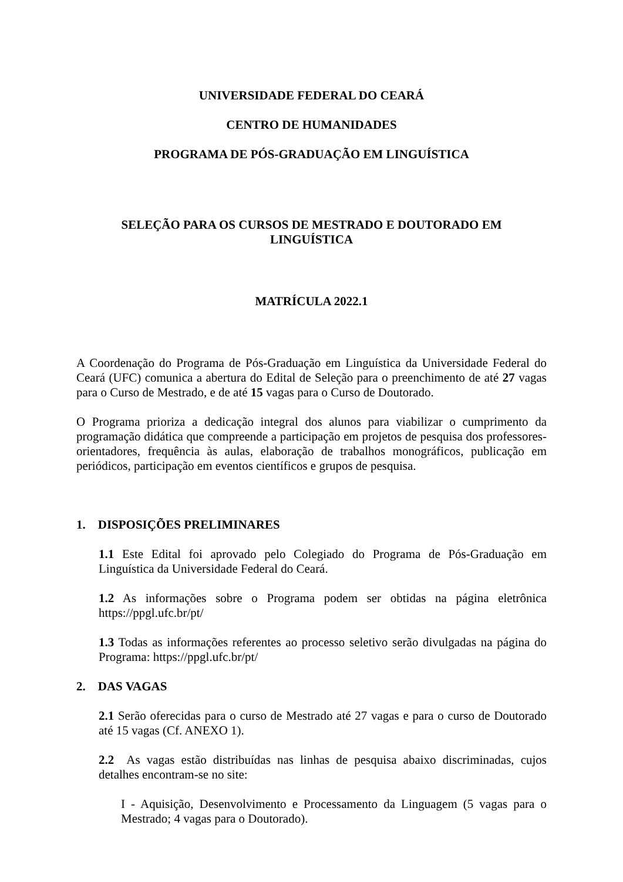UNIVERSIDADE FEDERAL DO CEARÁ
CENTRO DE HUMANIDADES
PROGRAMA DE PÓS-GRADUAÇÃO EM LINGUÍSTICA
SELEÇÃO PARA OS CURSOS DE MESTRADO E DOUTORADO EM
LINGUÍSTICA
MATRÍCULA 2022.1
A Coordenação do Programa de Pós-Graduação em Linguística da Universidade Federal do Ceará (UFC) comunica a abertura do Edital de Seleção para o preenchimento de até 27 vagas para o Curso de Mestrado, e de até 15 vagas para o Curso de Doutorado.
O Programa prioriza a dedicação integral dos alunos para viabilizar o cumprimento da programação didática que compreende a participação em projetos de pesquisa dos professores-orientadores, frequência às aulas, elaboração de trabalhos monográficos, publicação em periódicos, participação em eventos científicos e grupos de pesquisa.
1. DISPOSIÇÕES PRELIMINARES
1.1 Este Edital foi aprovado pelo Colegiado do Programa de Pós-Graduação em Linguística da Universidade Federal do Ceará.
1.2 As informações sobre o Programa podem ser obtidas na página eletrônica https://ppgl.ufc.br/pt/
1.3 Todas as informações referentes ao processo seletivo serão divulgadas na página do Programa: https://ppgl.ufc.br/pt/
2. DAS VAGAS
2.1 Serão oferecidas para o curso de Mestrado até 27 vagas e para o curso de Doutorado até 15 vagas (Cf. ANEXO 1).
2.2 As vagas estão distribuídas nas linhas de pesquisa abaixo discriminadas, cujos detalhes encontram-se no site:
I - Aquisição, Desenvolvimento e Processamento da Linguagem (5 vagas para o Mestrado; 4 vagas para o Doutorado).